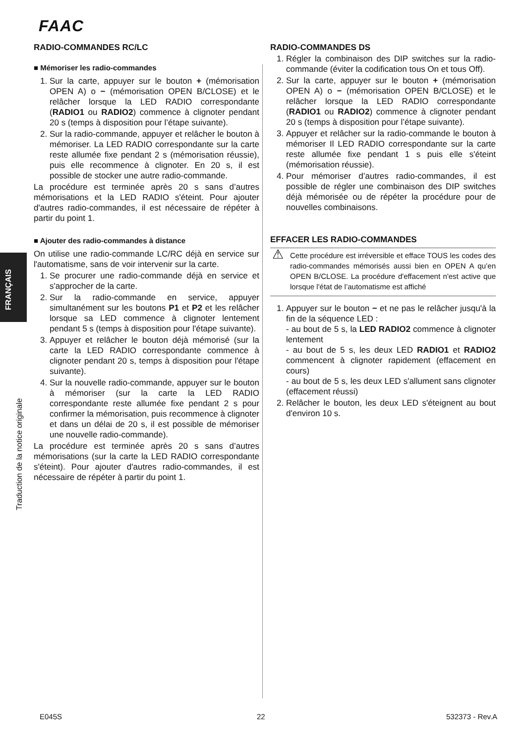FAAC
FRANÇAIS
Traduction de la notice originale
RADIO-COMMANDES RC/LC
■ Mémoriser les radio-commandes
1. Sur la carte, appuyer sur le bouton + (mémorisation OPEN A) o − (mémorisation OPEN B/CLOSE) et le relâcher lorsque la LED RADIO correspondante (RADIO1 ou RADIO2) commence à clignoter pendant 20 s (temps à disposition pour l’étape suivante).
2. Sur la radio-commande, appuyer et relâcher le bouton à mémoriser. La LED RADIO correspondante sur la carte reste allumée fixe pendant 2 s (mémorisation réussie), puis elle recommence à clignoter. En 20 s, il est possible de stocker une autre radio-commande.
La procédure est terminée après 20 s sans d’autres mémorisations et la LED RADIO s'éteint. Pour ajouter d'autres radio-commandes, il est nécessaire de répéter à partir du point 1.
■ Ajouter des radio-commandes à distance
On utilise une radio-commande LC/RC déjà en service sur l'automatisme, sans de voir intervenir sur la carte.
1. Se procurer une radio-commande déjà en service et s'approcher de la carte.
2. Sur la radio-commande en service, appuyer simultanément sur les boutons P1 et P2 et les relâcher lorsque sa LED commence à clignoter lentement pendant 5 s (temps à disposition pour l'étape suivante).
3. Appuyer et relâcher le bouton déjà mémorisé (sur la carte la LED RADIO correspondante commence à clignoter pendant 20 s, temps à disposition pour l'étape suivante).
4. Sur la nouvelle radio-commande, appuyer sur le bouton à mémoriser (sur la carte la LED RADIO correspondante reste allumée fixe pendant 2 s pour confirmer la mémorisation, puis recommence à clignoter et dans un délai de 20 s, il est possible de mémoriser une nouvelle radio-commande).
La procédure est terminée après 20 s sans d’autres mémorisations (sur la carte la LED RADIO correspondante s'éteint). Pour ajouter d'autres radio-commandes, il est nécessaire de répéter à partir du point 1.
RADIO-COMMANDES DS
1. Régler la combinaison des DIP switches sur la radio-commande (éviter la codification tous On et tous Off).
2. Sur la carte, appuyer sur le bouton + (mémorisation OPEN A) o − (mémorisation OPEN B/CLOSE) et le relâcher lorsque la LED RADIO correspondante (RADIO1 ou RADIO2) commence à clignoter pendant 20 s (temps à disposition pour l’étape suivante).
3. Appuyer et relâcher sur la radio-commande le bouton à mémoriser Il LED RADIO correspondante sur la carte reste allumée fixe pendant 1 s puis elle s'éteint (mémorisation réussie).
4. Pour mémoriser d’autres radio-commandes, il est possible de régler une combinaison des DIP switches déjà mémorisée ou de répéter la procédure pour de nouvelles combinaisons.
EFFACER LES RADIO-COMMANDES
⚠ Cette procédure est irréversible et efface TOUS les codes des radio-commandes mémorisés aussi bien en OPEN A qu’en OPEN B/CLOSE. La procédure d'effacement n'est active que lorsque l'état de l’automatisme est affiché
1. Appuyer sur le bouton − et ne pas le relâcher jusqu'à la fin de la séquence LED :
- au bout de 5 s, la LED RADIO2 commence à clignoter lentement
- au bout de 5 s, les deux LED RADIO1 et RADIO2 commencent à clignoter rapidement (effacement en cours)
- au bout de 5 s, les deux LED s'allument sans clignoter (effacement réussi)
2. Relâcher le bouton, les deux LED s'éteignent au bout d'environ 10 s.
E045S 22 532373 - Rev.A